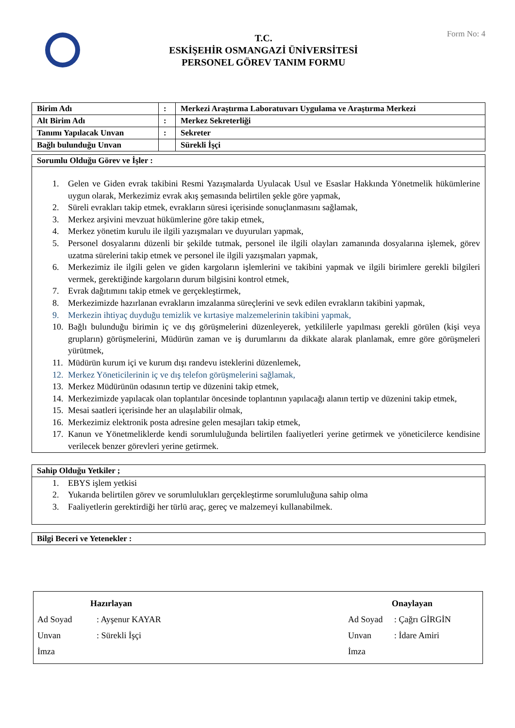T.C.
ESKİŞEHİR OSMANGAZİ ÜNİVERSİTESİ
PERSONEL GÖREV TANIM FORMU
Form No: 4
| Birim Adı | : | Merkezi Araştırma Laboratuvarı Uygulama ve Araştırma Merkezi |
| Alt Birim Adı | : | Merkez Sekreterliği |
| Tanımı Yapılacak Unvan | : | Sekreter |
| Bağlı bulunduğu Unvan | | Sürekli İşçi |
Sorumlu Olduğu Görev ve İşler :
1. Gelen ve Giden evrak takibini Resmi Yazışmalarda Uyulacak Usul ve Esaslar Hakkında Yönetmelik hükümlerine uygun olarak, Merkezimiz evrak akış şemasında belirtilen şekle göre yapmak,
2. Süreli evrakları takip etmek, evrakların süresi içerisinde sonuçlanmasını sağlamak,
3. Merkez arşivini mevzuat hükümlerine göre takip etmek,
4. Merkez yönetim kurulu ile ilgili yazışmaları ve duyuruları yapmak,
5. Personel dosyalarını düzenli bir şekilde tutmak, personel ile ilgili olayları zamanında dosyalarına işlemek, görev uzatma sürelerini takip etmek ve personel ile ilgili yazışmaları yapmak,
6. Merkezimiz ile ilgili gelen ve giden kargoların işlemlerini ve takibini yapmak ve ilgili birimlere gerekli bilgileri vermek, gerektiğinde kargoların durum bilgisini kontrol etmek,
7. Evrak dağıtımını takip etmek ve gerçekleştirmek,
8. Merkezimizde hazırlanan evrakların imzalanma süreçlerini ve sevk edilen evrakların takibini yapmak,
9. Merkezin ihtiyaç duyduğu temizlik ve kırtasiye malzemelerinin takibini yapmak,
10. Bağlı bulunduğu birimin iç ve dış görüşmelerini düzenleyerek, yetkililerle yapılması gerekli görülen (kişi veya grupların) görüşmelerini, Müdürün zaman ve iş durumlarını da dikkate alarak planlamak, emre göre görüşmeleri yürütmek,
11. Müdürün kurum içi ve kurum dışı randevu isteklerini düzenlemek,
12. Merkez Yöneticilerinin iç ve dış telefon görüşmelerini sağlamak,
13. Merkez Müdürünün odasının tertip ve düzenini takip etmek,
14. Merkezimizde yapılacak olan toplantılar öncesinde toplantının yapılacağı alanın tertip ve düzenini takip etmek,
15. Mesai saatleri içerisinde her an ulaşılabilir olmak,
16. Merkezimiz elektronik posta adresine gelen mesajları takip etmek,
17. Kanun ve Yönetmeliklerde kendi sorumluluğunda belirtilen faaliyetleri yerine getirmek ve yöneticilerce kendisine verilecek benzer görevleri yerine getirmek.
Sahip Olduğu Yetkiler ;
1. EBYS işlem yetkisi
2. Yukarıda belirtilen görev ve sorumlulukları gerçekleştirme sorumluluğuna sahip olma
3. Faaliyetlerin gerektirdiği her türlü araç, gereç ve malzemeyi kullanabilmek.
Bilgi Beceri ve Yetenekler :
Hazırlayan Onaylayan
Ad Soyad: Ayşenur KAYAR Ad Soyad: Çağrı GİRGİN
Unvan: Sürekli İşçi Unvan: İdare Amiri
İmza İmza